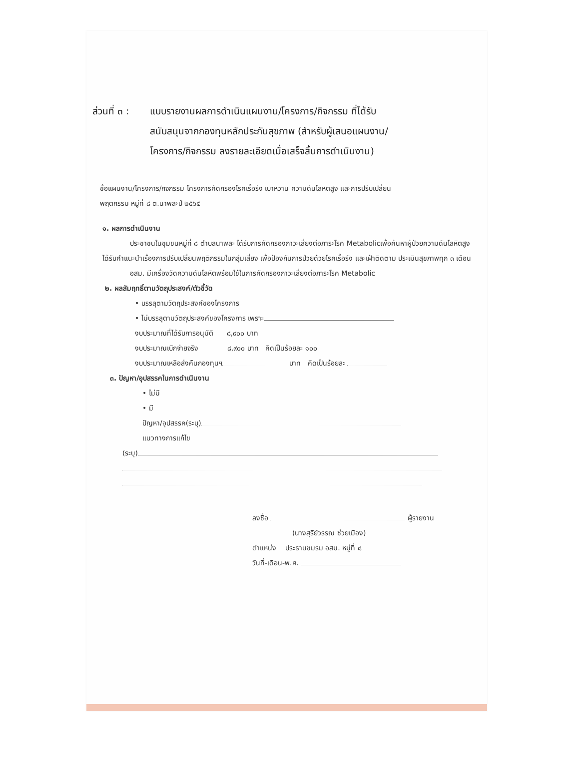ส่วนที่ ๓ :
แบบรายงานผลการดำเนินแผนงาน/โครงการ/กิจกรรม ที่ได้รับ
สนับสนุนจากกองทุนหลักประกันสุขภาพ (สำหรับผู้เสนอแผนงาน/
โครงการ/กิจกรรม ลงรายละเอียดเมื่อเสร็จสิ้นการดำเนินงาน)
ชื่อแผนงาน/โครงการ/กิจกรรม โครงการคัดกรองโรคเรื้อรัง เบาหวาน ความดันโลหิตสูง และการปรับเปลี่ยน
พฤติกรรม หมู่ที่ ๘ ต.นาพละปี ๒๕๖๕
๑. ผลการดำเนินงาน
ประชาชนในชุมชนหมู่ที่ ๘ ตำบลนาพละ ได้รับการคัดกรองภาวะเสี่ยงต่อภาระโรค Metabolicเพื่อค้นหาผู้ป่วยความดันโลหิตสูง ได้รับคำแนะนำเรื่องการปรับเปลี่ยนพฤติกรรมในกลุ่มเสี่ยง เพื่อป้องกันการป่วยด้วยโรคเรื้อรัง และเฝ้าติดตาม ประเมินสุขภาพทุก ๓ เดือน
อสม. มีเครื่องวัดความดันโลหิตพร้อมใช้ในการคัดกรองภาวะเสี่ยงต่อภาระโรค Metabolic
๒. ผลสัมฤทธิ์ตามวัตถุประสงค์/ตัวชี้วัด
• บรรลุตามวัตถุประสงค์ของโครงการ
• ไม่บรรลุตามวัตถุประสงค์ของโครงการ เพราะ
งบประมาณที่ได้รับการอนุมัติ ๘,๙๐๐ บาท
งบประมาณเบิกจ่ายจริง ๘,๙๐๐ บาท คิดเป็นร้อยละ ๑๐๐
งบประมาณเหลือส่งคืนกองทุนฯ บาท คิดเป็นร้อยละ
๓. ปัญหา/อุปสรรคในการดำเนินงาน
• ไม่มี
• มี
ปัญหา/อุปสรรค(ระบุ)
แนวทางการแก้ไข
(ระบุ)
ลงชื่อ ผู้รายงาน
(นางสุรีย์วรรณ ช่วยเมือง)
ตำแหน่ง ประธานชมรม อสม. หมู่ที่ ๘
วันที่-เดือน-พ.ศ.